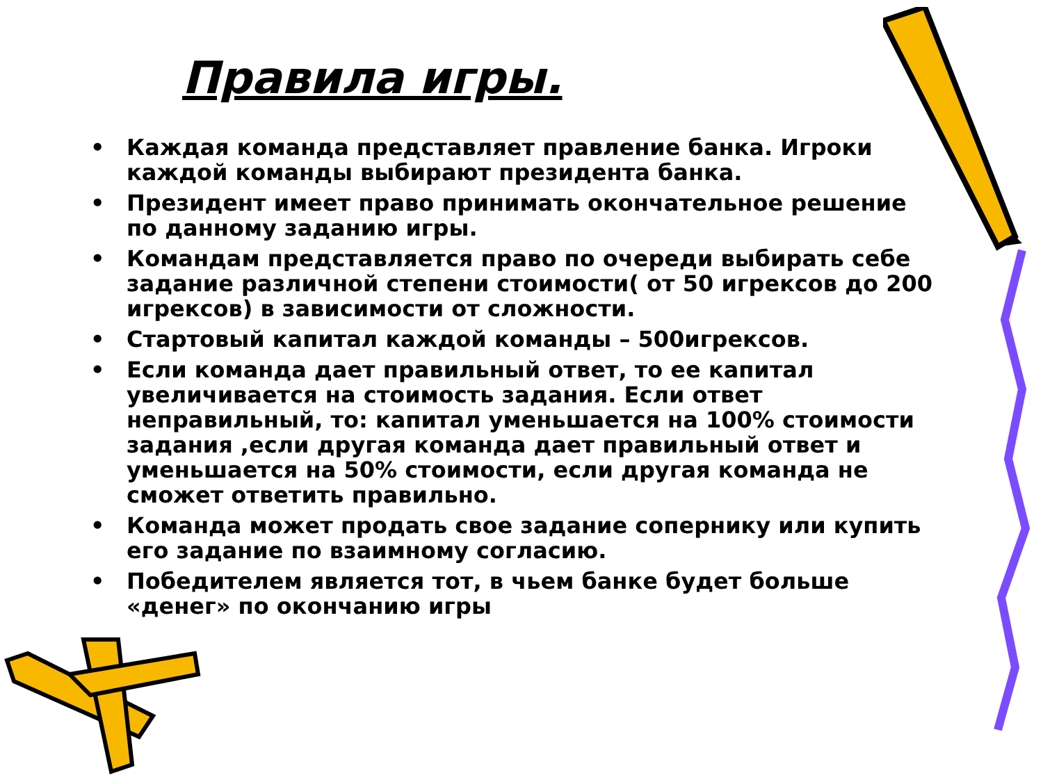Правила игры.
• Каждая команда представляет правление банка. Игроки каждой команды выбирают президента банка.
• Президент имеет право принимать окончательное решение по данному заданию игры.
• Командам представляется право по очереди выбирать себе задание различной степени стоимости( от 50 игрексов до 200 игрексов) в зависимости от сложности.
• Стартовый капитал каждой команды – 500игрексов.
• Если команда дает правильный ответ, то ее капитал увеличивается на стоимость задания. Если ответ неправильный, то: капитал уменьшается на 100% стоимости задания ,если другая команда дает правильный ответ и уменьшается на 50% стоимости, если другая команда не сможет ответить правильно.
• Команда может продать свое задание сопернику или купить его задание по взаимному согласию.
• Победителем является тот, в чьем банке будет больше «денег» по окончанию игры